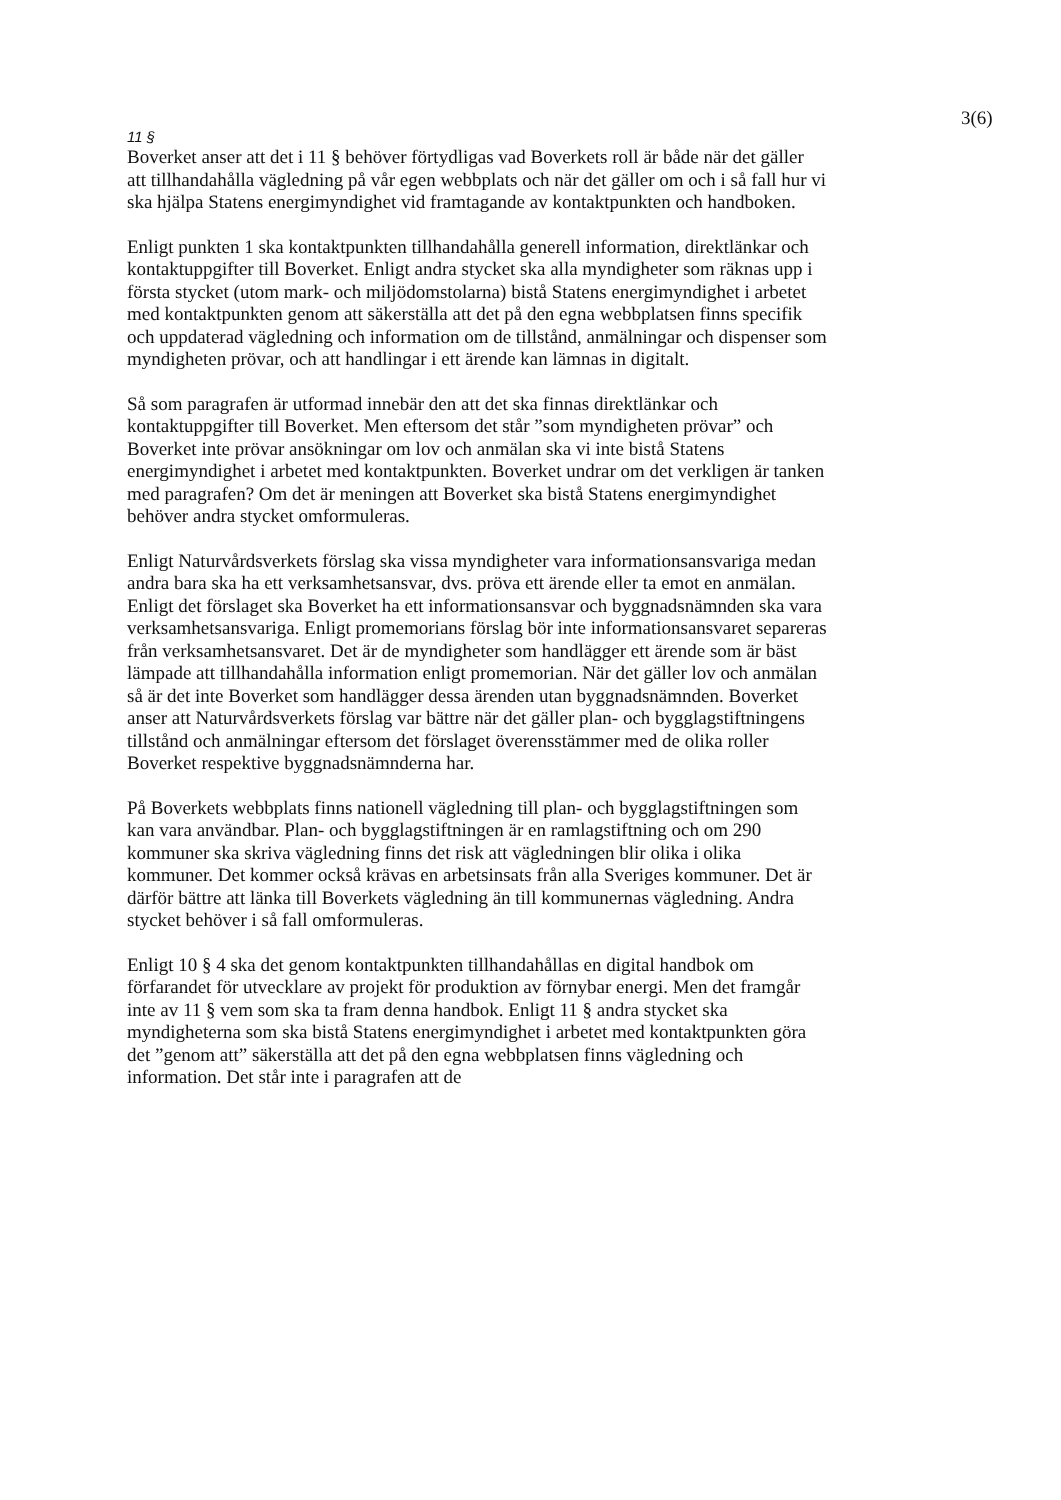3(6)
11 §
Boverket anser att det i 11 § behöver förtydligas vad Boverkets roll är både när det gäller att tillhandahålla vägledning på vår egen webbplats och när det gäller om och i så fall hur vi ska hjälpa Statens energimyndighet vid framtagande av kontaktpunkten och handboken.
Enligt punkten 1 ska kontaktpunkten tillhandahålla generell information, direktlänkar och kontaktuppgifter till Boverket. Enligt andra stycket ska alla myndigheter som räknas upp i första stycket (utom mark- och miljödomstolarna) bistå Statens energimyndighet i arbetet med kontaktpunkten genom att säkerställa att det på den egna webbplatsen finns specifik och uppdaterad vägledning och information om de tillstånd, anmälningar och dispenser som myndigheten prövar, och att handlingar i ett ärende kan lämnas in digitalt.
Så som paragrafen är utformad innebär den att det ska finnas direktlänkar och kontaktuppgifter till Boverket. Men eftersom det står ”som myndigheten prövar” och Boverket inte prövar ansökningar om lov och anmälan ska vi inte bistå Statens energimyndighet i arbetet med kontaktpunkten. Boverket undrar om det verkligen är tanken med paragrafen? Om det är meningen att Boverket ska bistå Statens energimyndighet behöver andra stycket omformuleras.
Enligt Naturvårdsverkets förslag ska vissa myndigheter vara informationsansvariga medan andra bara ska ha ett verksamhetsansvar, dvs. pröva ett ärende eller ta emot en anmälan. Enligt det förslaget ska Boverket ha ett informationsansvar och byggnadsnämnden ska vara verksamhetsansvariga. Enligt promemorians förslag bör inte informationsansvaret separeras från verksamhetsansvaret. Det är de myndigheter som handlägger ett ärende som är bäst lämpade att tillhandahålla information enligt promemorian. När det gäller lov och anmälan så är det inte Boverket som handlägger dessa ärenden utan byggnadsnämnden. Boverket anser att Naturvårdsverkets förslag var bättre när det gäller plan- och bygglagstiftningens tillstånd och anmälningar eftersom det förslaget överensstämmer med de olika roller Boverket respektive byggnadsnämnderna har.
På Boverkets webbplats finns nationell vägledning till plan- och bygglagstiftningen som kan vara användbar. Plan- och bygglagstiftningen är en ramlagstiftning och om 290 kommuner ska skriva vägledning finns det risk att vägledningen blir olika i olika kommuner. Det kommer också krävas en arbetsinsats från alla Sveriges kommuner. Det är därför bättre att länka till Boverkets vägledning än till kommunernas vägledning. Andra stycket behöver i så fall omformuleras.
Enligt 10 § 4 ska det genom kontaktpunkten tillhandahållas en digital handbok om förfarandet för utvecklare av projekt för produktion av förnybar energi. Men det framgår inte av 11 § vem som ska ta fram denna handbok. Enligt 11 § andra stycket ska myndigheterna som ska bistå Statens energimyndighet i arbetet med kontaktpunkten göra det ”genom att” säkerställa att det på den egna webbplatsen finns vägledning och information. Det står inte i paragrafen att de